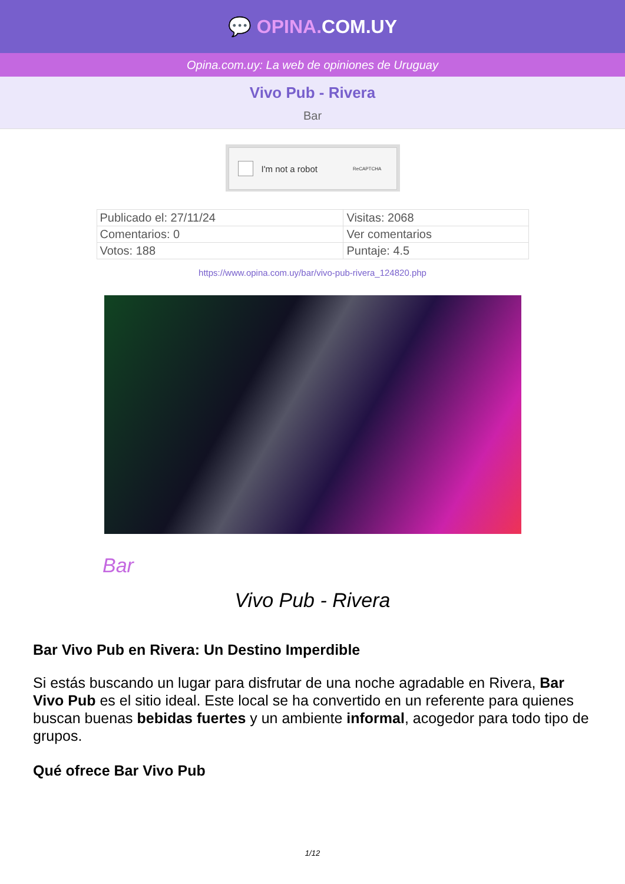💬 OPINA. COM.UY
Opina.com.uy: La web de opiniones de Uruguay
Vivo Pub - Rivera
Bar
I'm not a robot ReCAPTCHA
| Publicado el: 27/11/24 | Visitas: 2068 |
| Comentarios: 0 | Ver comentarios |
| Votos: 188 | Puntaje: 4.5 |
https://www.opina.com.uy/bar/vivo-pub-rivera_124820.php
Bar
Vivo Pub - Rivera
Bar Vivo Pub en Rivera: Un Destino Imperdible
Si estás buscando un lugar para disfrutar de una noche agradable en Rivera, Bar Vivo Pub es el sitio ideal. Este local se ha convertido en un referente para quienes buscan buenas bebidas fuertes y un ambiente informal, acogedor para todo tipo de grupos.
Qué ofrece Bar Vivo Pub
1/12